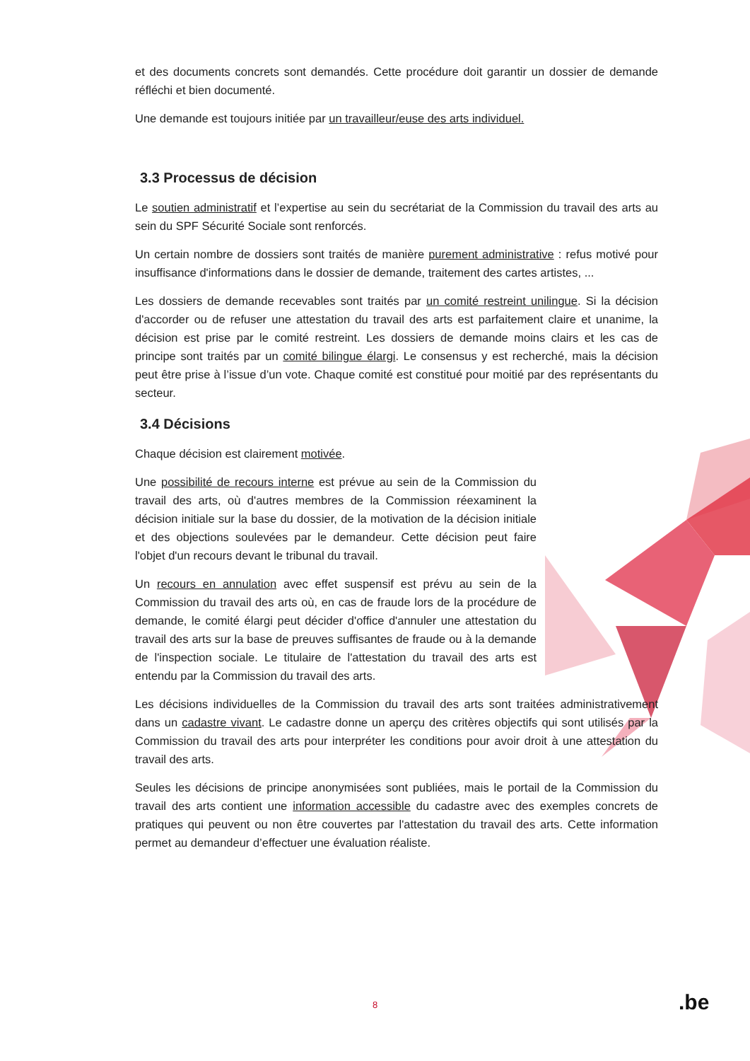et des documents concrets sont demandés. Cette procédure doit garantir un dossier de demande réfléchi et bien documenté.
Une demande est toujours initiée par un travailleur/euse des arts individuel.
3.3 Processus de décision
Le soutien administratif et l’expertise au sein du secrétariat de la Commission du travail des arts au sein du SPF Sécurité Sociale sont renforcés.
Un certain nombre de dossiers sont traités de manière purement administrative : refus motivé pour insuffisance d'informations dans le dossier de demande, traitement des cartes artistes, ...
Les dossiers de demande recevables sont traités par un comité restreint unilingue. Si la décision d'accorder ou de refuser une attestation du travail des arts est parfaitement claire et unanime, la décision est prise par le comité restreint. Les dossiers de demande moins clairs et les cas de principe sont traités par un comité bilingue élargi. Le consensus y est recherché, mais la décision peut être prise à l’issue d’un vote. Chaque comité est constitué pour moitié par des représentants du secteur.
3.4 Décisions
Chaque décision est clairement motivée.
Une possibilité de recours interne est prévue au sein de la Commission du travail des arts, où d'autres membres de la Commission réexaminent la décision initiale sur la base du dossier, de la motivation de la décision initiale et des objections soulevées par le demandeur. Cette décision peut faire l'objet d'un recours devant le tribunal du travail.
Un recours en annulation avec effet suspensif est prévu au sein de la Commission du travail des arts où, en cas de fraude lors de la procédure de demande, le comité élargi peut décider d'office d'annuler une attestation du travail des arts sur la base de preuves suffisantes de fraude ou à la demande de l'inspection sociale. Le titulaire de l'attestation du travail des arts est entendu par la Commission du travail des arts.
Les décisions individuelles de la Commission du travail des arts sont traitées administrativement dans un cadastre vivant. Le cadastre donne un aperçu des critères objectifs qui sont utilisés par la Commission du travail des arts pour interpréter les conditions pour avoir droit à une attestation du travail des arts.
Seules les décisions de principe anonymisées sont publiées, mais le portail de la Commission du travail des arts contient une information accessible du cadastre avec des exemples concrets de pratiques qui peuvent ou non être couvertes par l'attestation du travail des arts. Cette information permet au demandeur d’effectuer une évaluation réaliste.
8 .be